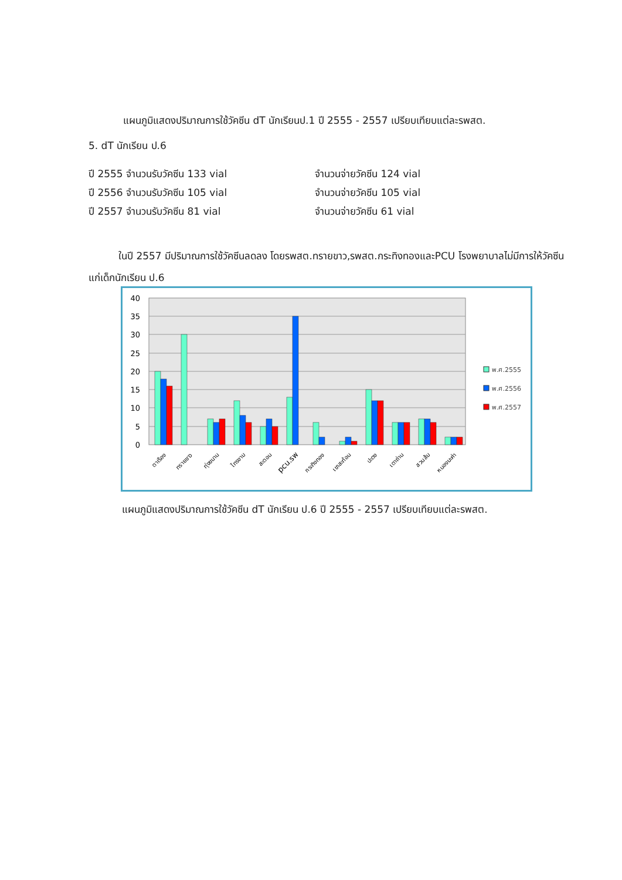แผนภูมิแสดงปริมาณการใช้วัคซีน dT นักเรียนป.1 ปี 2555 - 2557 เปรียบเทียบแต่ละรพสต.
5. dT นักเรียน ป.6
ปี 2555 จำนวนรับวัคซีน 133 vial จำนวนจ่ายวัคซีน 124 vial
ปี 2556 จำนวนรับวัคซีน 105 vial จำนวนจ่ายวัคซีน 105 vial
ปี 2557 จำนวนรับวัคซีน 81 vial จำนวนจ่ายวัคซีน 61 vial
   ในปี 2557 มีปริมาณการใช้วัคซีนลดลง โดยรพสต.ทรายขาว,รพสต.กระทิงทองและPCU โรงพยาบาลไม่มีการให้วัคซีนแก่เด็กนักเรียน ป.6
40
35
30
25
20
15
10
5
0
ตาเรือง
ทรายขาว
ทุ่งขนาน
ไทรงาม
สะตอน
pcu.รพ
กระทิงทอง
เขาสะท้อน
ปะตง
เตาถ่าน
สวนส้ม
หนองมะค่า
พ.ศ.2555
พ.ศ.2556
พ.ศ.2557
แผนภูมิแสดงปริมาณการใช้วัคซีน dT นักเรียน ป.6 ปี 2555 - 2557 เปรียบเทียบแต่ละรพสต.